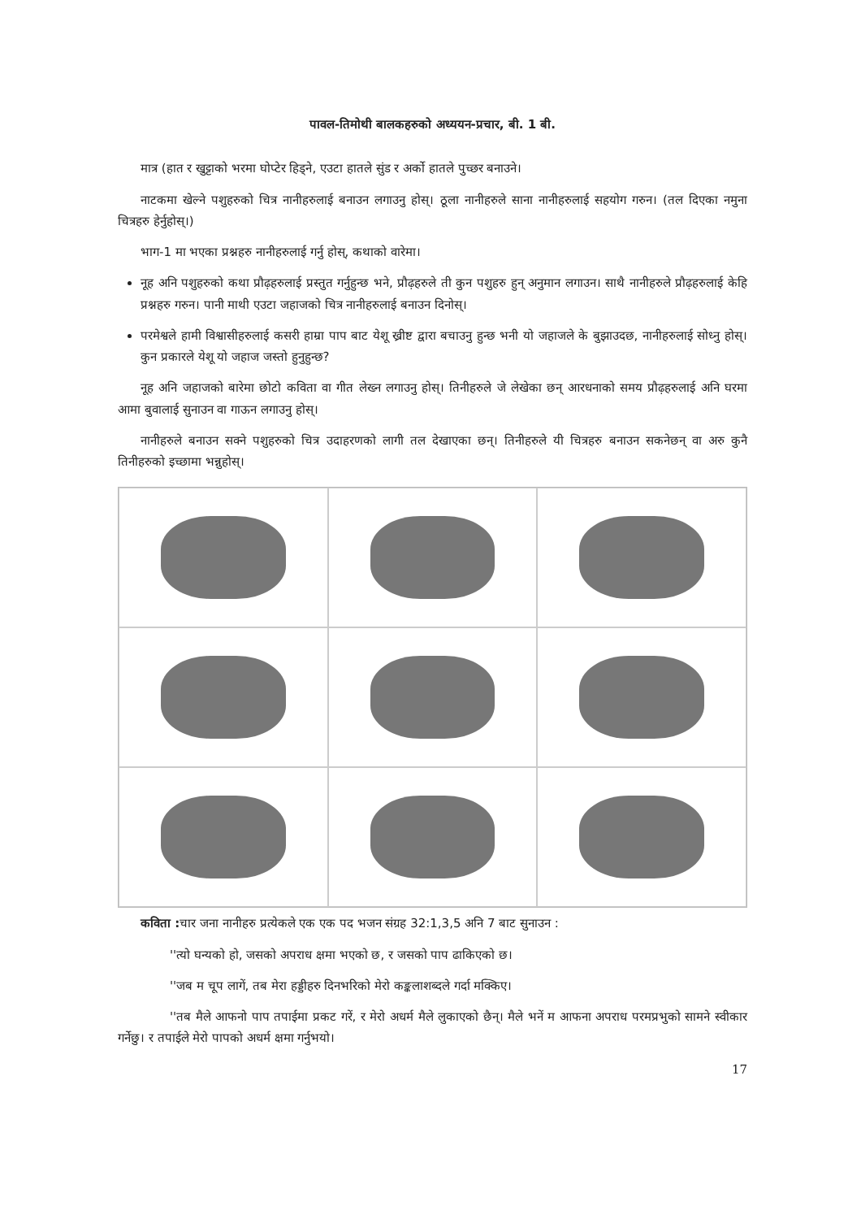पावल-तिमोथी बालकहरुको अध्ययन-प्रचार, बी. 1 बी.
मात्र (हात र खुट्टाको भरमा घोप्टेर हिड्ने, एउटा हातले सुंड र अर्को हातले पुच्छर बनाउने।
नाटकमा खेल्ने पशुहरुको चित्र नानीहरुलाई बनाउन लगाउनु होस्। ठूला नानीहरुले साना नानीहरुलाई सहयोग गरुन। (तल दिएका नमुना चित्रहरु हेर्नुहोस्।)
भाग-1 मा भएका प्रश्नहरु नानीहरुलाई गर्नु होस्, कथाको वारेमा।
नूह अनि पशुहरुको कथा प्रौढ़हरुलाई प्रस्तुत गर्नुहुन्छ भने, प्रौढ़हरुले ती कुन पशुहरु हुन् अनुमान लगाउन। साथै नानीहरुले प्रौढ़हरुलाई केहि प्रश्नहरु गरुन। पानी माथी एउटा जहाजको चित्र नानीहरुलाई बनाउन दिनोस्।
परमेश्वले हामी विश्वासीहरुलाई कसरी हाम्रा पाप बाट येशू ख्रीष्ट द्वारा बचाउनु हुन्छ भनी यो जहाजले के बुझाउदछ, नानीहरुलाई सोध्नु होस्। कुन प्रकारले येशू यो जहाज जस्तो हुनुहुन्छ?
नूह अनि जहाजको बारेमा छोटो कविता वा गीत लेख्न लगाउनु होस्। तिनीहरुले जे लेखेका छन् आरधनाको समय प्रौढ़हरुलाई अनि घरमा आमा बुवालाई सुनाउन वा गाऊन लगाउनु होस्।
नानीहरुले बनाउन सक्ने पशुहरुको चित्र उदाहरणको लागी तल देखाएका छन्। तिनीहरुले यी चित्रहरु बनाउन सकनेछन् वा अरु कुनै तिनीहरुको इच्छामा भन्नुहोस्।
कविता : चार जना नानीहरु प्रत्येकले एक एक पद भजन संग्रह 32:1,3,5 अनि 7 बाट सुनाउन :
''त्यो घन्यको हो, जसको अपराध क्षमा भएको छ, र जसको पाप ढाकिएको छ।
''जब म चूप लागें, तब मेरा हड्डीहरु दिनभरिको मेरो कङ्कलाशब्दले गर्दा मक्किए।
''तब मैले आफनो पाप तपाईमा प्रकट गरें, र मेरो अधर्म मैले लुकाएको छैन्। मैले भनें म आफना अपराध परमप्रभुको सामने स्वीकार गर्नेछु। र तपाईले मेरो पापको अधर्म क्षमा गर्नुभयो।
17